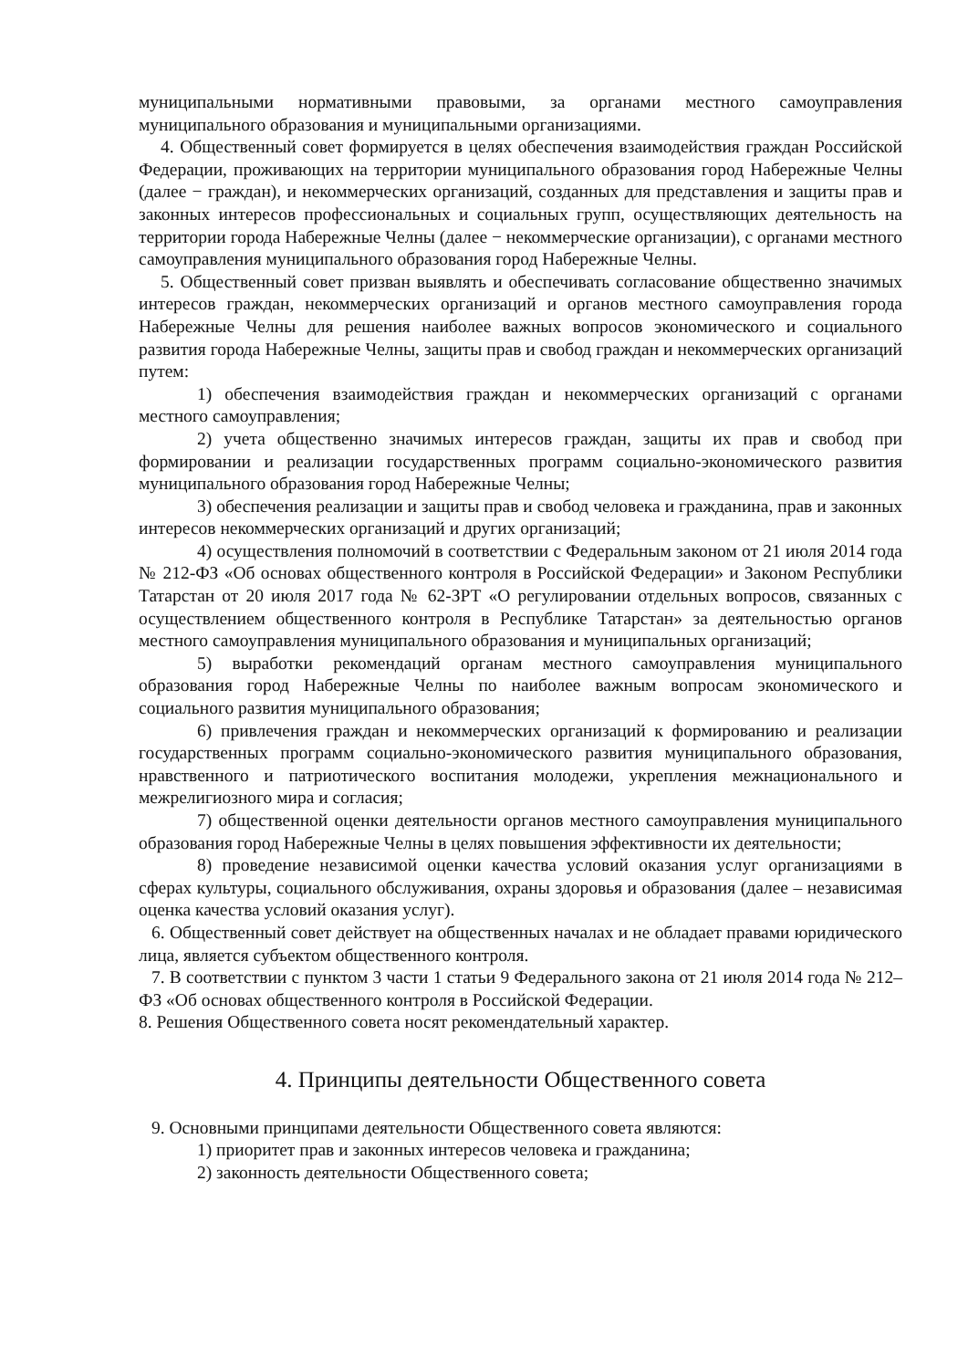муниципальными нормативными правовыми, за органами местного самоуправления муниципального образования и муниципальными организациями.
4. Общественный совет формируется в целях обеспечения взаимодействия граждан Российской Федерации, проживающих на территории муниципального образования город Набережные Челны (далее − граждан), и некоммерческих организаций, созданных для представления и защиты прав и законных интересов профессиональных и социальных групп, осуществляющих деятельность на территории города Набережные Челны (далее − некоммерческие организации), с органами местного самоуправления муниципального образования город Набережные Челны.
5. Общественный совет призван выявлять и обеспечивать согласование общественно значимых интересов граждан, некоммерческих организаций и органов местного самоуправления города Набережные Челны для решения наиболее важных вопросов экономического и социального развития города Набережные Челны, защиты прав и свобод граждан и некоммерческих организаций путем:
1) обеспечения взаимодействия граждан и некоммерческих организаций с органами местного самоуправления;
2) учета общественно значимых интересов граждан, защиты их прав и свобод при формировании и реализации государственных программ социально-экономического развития муниципального образования город Набережные Челны;
3) обеспечения реализации и защиты прав и свобод человека и гражданина, прав и законных интересов некоммерческих организаций и других организаций;
4) осуществления полномочий в соответствии с Федеральным законом от 21 июля 2014 года № 212-ФЗ «Об основах общественного контроля в Российской Федерации» и Законом Республики Татарстан от 20 июля 2017 года № 62-ЗРТ «О регулировании отдельных вопросов, связанных с осуществлением общественного контроля в Республике Татарстан» за деятельностью органов местного самоуправления муниципального образования и муниципальных организаций;
5) выработки рекомендаций органам местного самоуправления муниципального образования город Набережные Челны по наиболее важным вопросам экономического и социального развития муниципального образования;
6) привлечения граждан и некоммерческих организаций к формированию и реализации государственных программ социально-экономического развития муниципального образования, нравственного и патриотического воспитания молодежи, укрепления межнационального и межрелигиозного мира и согласия;
7) общественной оценки деятельности органов местного самоуправления муниципального образования город Набережные Челны в целях повышения эффективности их деятельности;
8) проведение независимой оценки качества условий оказания услуг организациями в сферах культуры, социального обслуживания, охраны здоровья и образования (далее – независимая оценка качества условий оказания услуг).
6. Общественный совет действует на общественных началах и не обладает правами юридического лица, является субъектом общественного контроля.
7. В соответствии с пунктом 3 части 1 статьи 9 Федерального закона от 21 июля 2014 года № 212–ФЗ «Об основах общественного контроля в Российской Федерации.
8. Решения Общественного совета носят рекомендательный характер.
4. Принципы деятельности Общественного совета
9. Основными принципами деятельности Общественного совета являются:
1) приоритет прав и законных интересов человека и гражданина;
2) законность деятельности Общественного совета;